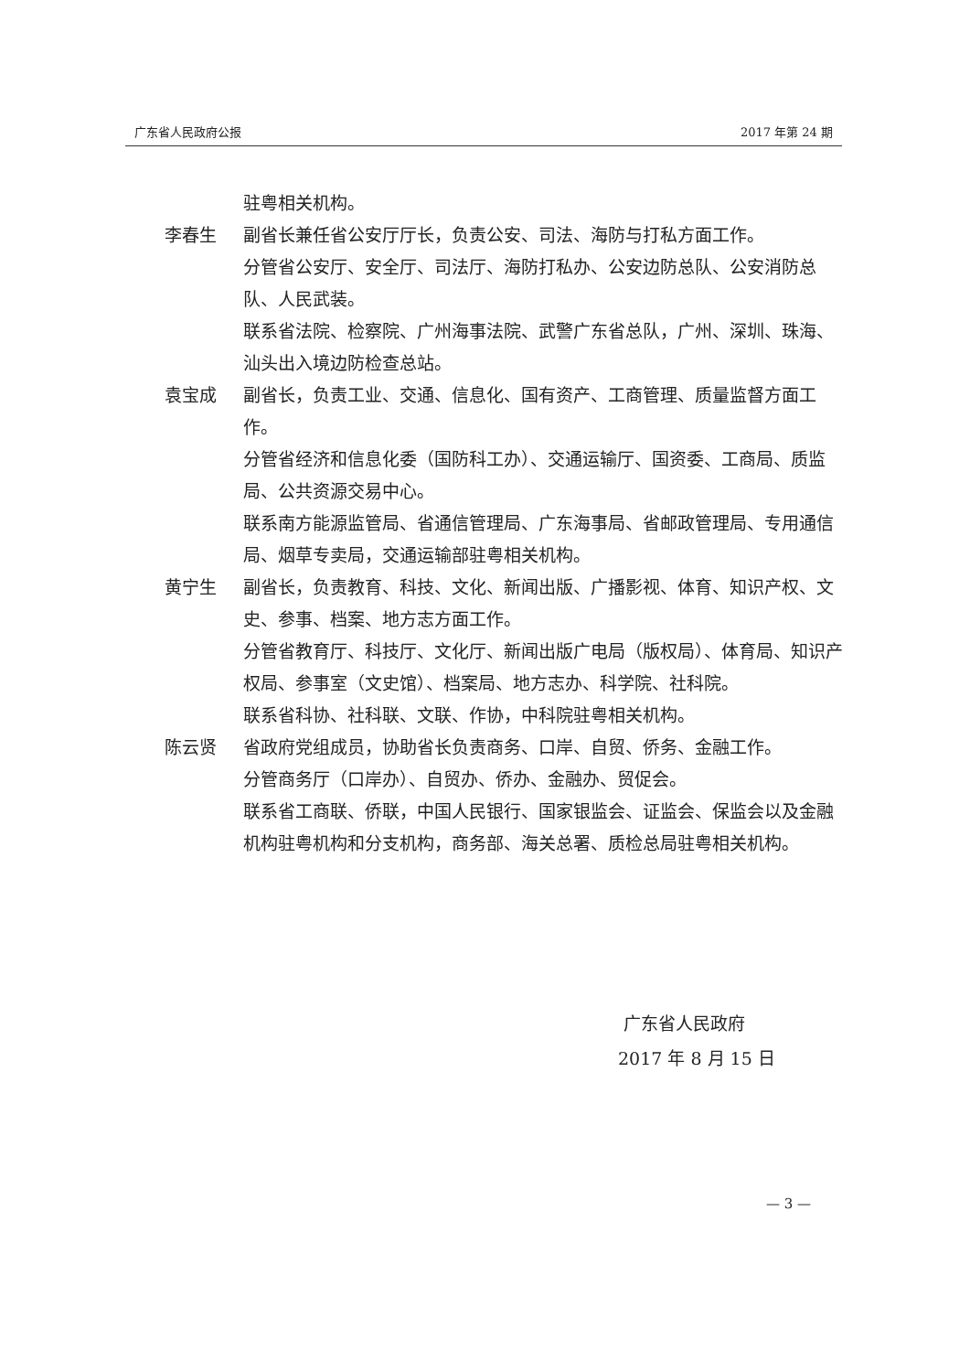广东省人民政府公报 2017 年第 24 期
驻粤相关机构。
李春生 副省长兼任省公安厅厅长，负责公安、司法、海防与打私方面工作。
分管省公安厅、安全厅、司法厅、海防打私办、公安边防总队、公安消防总队、人民武装。
联系省法院、检察院、广州海事法院、武警广东省总队，广州、深圳、珠海、汕头出入境边防检查总站。
袁宝成 副省长，负责工业、交通、信息化、国有资产、工商管理、质量监督方面工作。
分管省经济和信息化委（国防科工办）、交通运输厅、国资委、工商局、质监局、公共资源交易中心。
联系南方能源监管局、省通信管理局、广东海事局、省邮政管理局、专用通信局、烟草专卖局，交通运输部驻粤相关机构。
黄宁生 副省长，负责教育、科技、文化、新闻出版、广播影视、体育、知识产权、文史、参事、档案、地方志方面工作。
分管省教育厅、科技厅、文化厅、新闻出版广电局（版权局）、体育局、知识产权局、参事室（文史馆）、档案局、地方志办、科学院、社科院。
联系省科协、社科联、文联、作协，中科院驻粤相关机构。
陈云贤 省政府党组成员，协助省长负责商务、口岸、自贸、侨务、金融工作。
分管商务厅（口岸办）、自贸办、侨办、金融办、贸促会。
联系省工商联、侨联，中国人民银行、国家银监会、证监会、保监会以及金融机构驻粤机构和分支机构，商务部、海关总署、质检总局驻粤相关机构。
广东省人民政府
2017 年 8 月 15 日
— 3 —